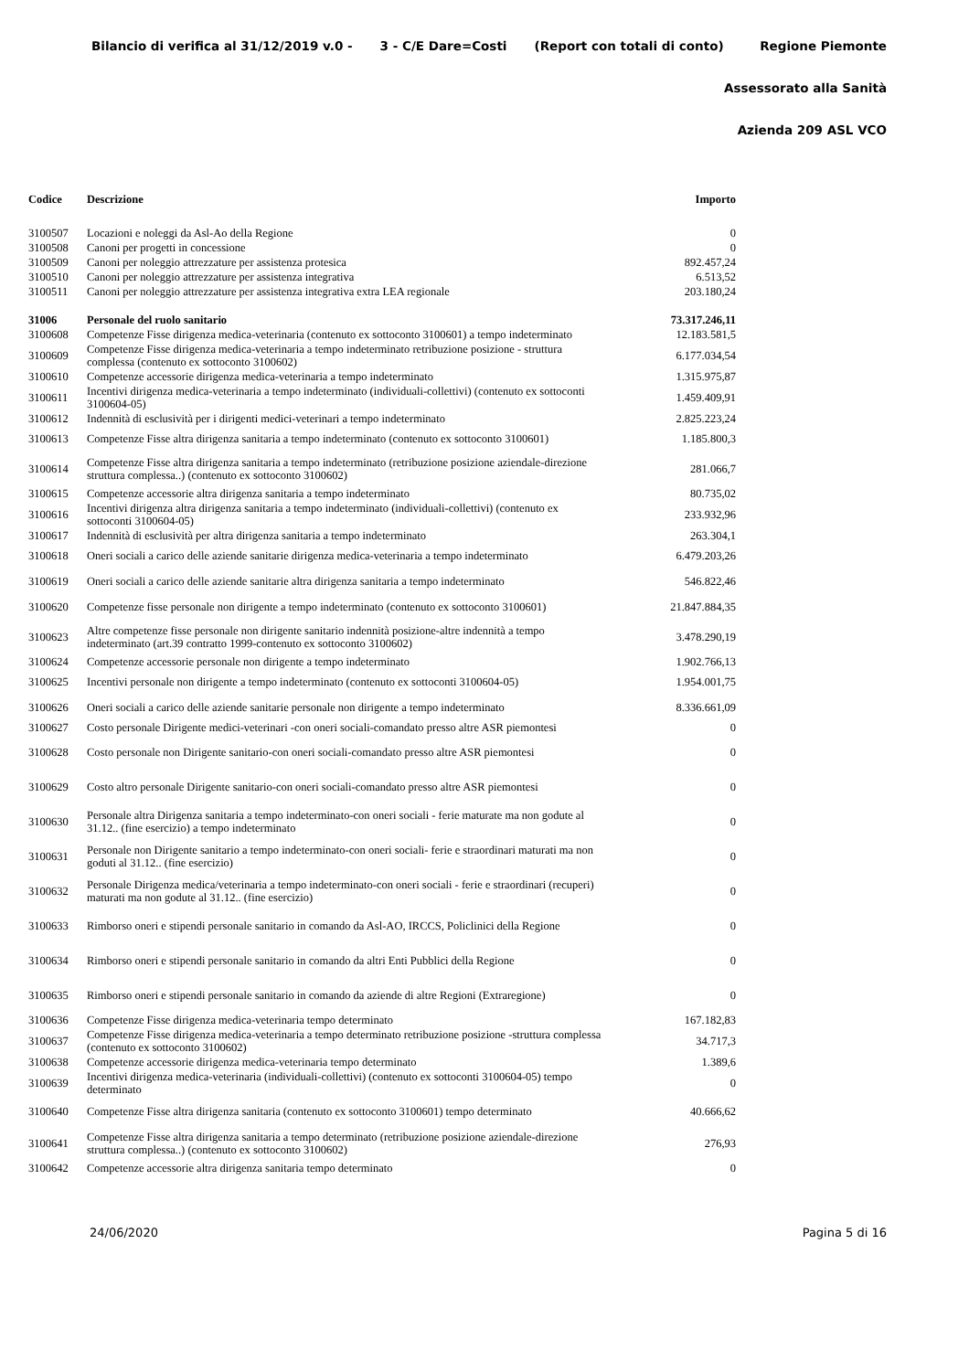Bilancio di verifica al 31/12/2019 v.0 - 3 - C/E Dare=Costi (Report con totali di conto) Regione Piemonte
Assessorato alla Sanità
Azienda 209 ASL VCO
| Codice | Descrizione | Importo |
| --- | --- | --- |
| 3100507 | Locazioni e noleggi da Asl-Ao della Regione | 0 |
| 3100508 | Canoni per progetti in concessione | 0 |
| 3100509 | Canoni per noleggio attrezzature per assistenza protesica | 892.457,24 |
| 3100510 | Canoni per noleggio attrezzature per assistenza integrativa | 6.513,52 |
| 3100511 | Canoni per noleggio attrezzature per assistenza integrativa extra LEA regionale | 203.180,24 |
| 31006 | Personale del ruolo sanitario | 73.317.246,11 |
| 3100608 | Competenze Fisse dirigenza medica-veterinaria (contenuto ex sottoconto 3100601) a tempo indeterminato | 12.183.581,5 |
| 3100609 | Competenze Fisse dirigenza medica-veterinaria a tempo indeterminato retribuzione posizione - struttura complessa (contenuto ex sottoconto 3100602) | 6.177.034,54 |
| 3100610 | Competenze accessorie dirigenza medica-veterinaria a tempo indeterminato | 1.315.975,87 |
| 3100611 | Incentivi dirigenza medica-veterinaria a tempo indeterminato (individuali-collettivi) (contenuto ex sottoconti 3100604-05) | 1.459.409,91 |
| 3100612 | Indennità di esclusività per i dirigenti medici-veterinari a tempo indeterminato | 2.825.223,24 |
| 3100613 | Competenze Fisse altra dirigenza sanitaria a tempo indeterminato (contenuto ex sottoconto 3100601) | 1.185.800,3 |
| 3100614 | Competenze Fisse altra dirigenza sanitaria a tempo indeterminato (retribuzione posizione aziendale-direzione struttura complessa..) (contenuto ex sottoconto 3100602) | 281.066,7 |
| 3100615 | Competenze accessorie altra dirigenza sanitaria a tempo indeterminato | 80.735,02 |
| 3100616 | Incentivi dirigenza altra dirigenza sanitaria a tempo indeterminato (individuali-collettivi) (contenuto ex sottoconti 3100604-05) | 233.932,96 |
| 3100617 | Indennità di esclusività per altra dirigenza sanitaria a tempo indeterminato | 263.304,1 |
| 3100618 | Oneri sociali a carico delle aziende sanitarie dirigenza medica-veterinaria a tempo indeterminato | 6.479.203,26 |
| 3100619 | Oneri sociali a carico delle aziende sanitarie altra dirigenza sanitaria a tempo indeterminato | 546.822,46 |
| 3100620 | Competenze fisse personale non dirigente a tempo indeterminato (contenuto ex sottoconto 3100601) | 21.847.884,35 |
| 3100623 | Altre competenze fisse personale non dirigente sanitario indennità posizione-altre indennità a tempo indeterminato (art.39 contratto 1999-contenuto ex sottoconto 3100602) | 3.478.290,19 |
| 3100624 | Competenze accessorie personale non dirigente a tempo indeterminato | 1.902.766,13 |
| 3100625 | Incentivi personale non dirigente a tempo indeterminato (contenuto ex sottoconti 3100604-05) | 1.954.001,75 |
| 3100626 | Oneri sociali a carico delle aziende sanitarie personale non dirigente a tempo indeterminato | 8.336.661,09 |
| 3100627 | Costo personale Dirigente medici-veterinari -con oneri sociali-comandato presso altre ASR piemontesi | 0 |
| 3100628 | Costo personale non Dirigente sanitario-con oneri sociali-comandato presso altre ASR piemontesi | 0 |
| 3100629 | Costo altro personale Dirigente sanitario-con oneri sociali-comandato presso altre ASR piemontesi | 0 |
| 3100630 | Personale altra Dirigenza sanitaria a tempo indeterminato-con oneri sociali - ferie maturate ma non godute al 31.12.. (fine esercizio) a tempo indeterminato | 0 |
| 3100631 | Personale non Dirigente sanitario a tempo indeterminato-con oneri sociali- ferie e straordinari maturati ma non goduti al 31.12.. (fine esercizio) | 0 |
| 3100632 | Personale Dirigenza medica/veterinaria a tempo indeterminato-con oneri sociali - ferie e straordinari (recuperi) maturati ma non godute al 31.12.. (fine esercizio) | 0 |
| 3100633 | Rimborso oneri e stipendi personale sanitario in comando da Asl-AO, IRCCS, Policlinici della Regione | 0 |
| 3100634 | Rimborso oneri e stipendi personale sanitario in comando da altri Enti Pubblici della Regione | 0 |
| 3100635 | Rimborso oneri e stipendi personale sanitario in comando da aziende di altre Regioni (Extraregione) | 0 |
| 3100636 | Competenze Fisse dirigenza medica-veterinaria tempo determinato | 167.182,83 |
| 3100637 | Competenze Fisse dirigenza medica-veterinaria a tempo determinato retribuzione posizione -struttura complessa (contenuto ex sottoconto 3100602) | 34.717,3 |
| 3100638 | Competenze accessorie dirigenza medica-veterinaria tempo determinato | 1.389,6 |
| 3100639 | Incentivi dirigenza medica-veterinaria (individuali-collettivi) (contenuto ex sottoconti 3100604-05) tempo determinato | 0 |
| 3100640 | Competenze Fisse altra dirigenza sanitaria (contenuto ex sottoconto 3100601) tempo determinato | 40.666,62 |
| 3100641 | Competenze Fisse altra dirigenza sanitaria a tempo determinato (retribuzione posizione aziendale-direzione struttura complessa..) (contenuto ex sottoconto 3100602) | 276,93 |
| 3100642 | Competenze accessorie altra dirigenza sanitaria tempo determinato | 0 |
24/06/2020 Pagina 5 di 16